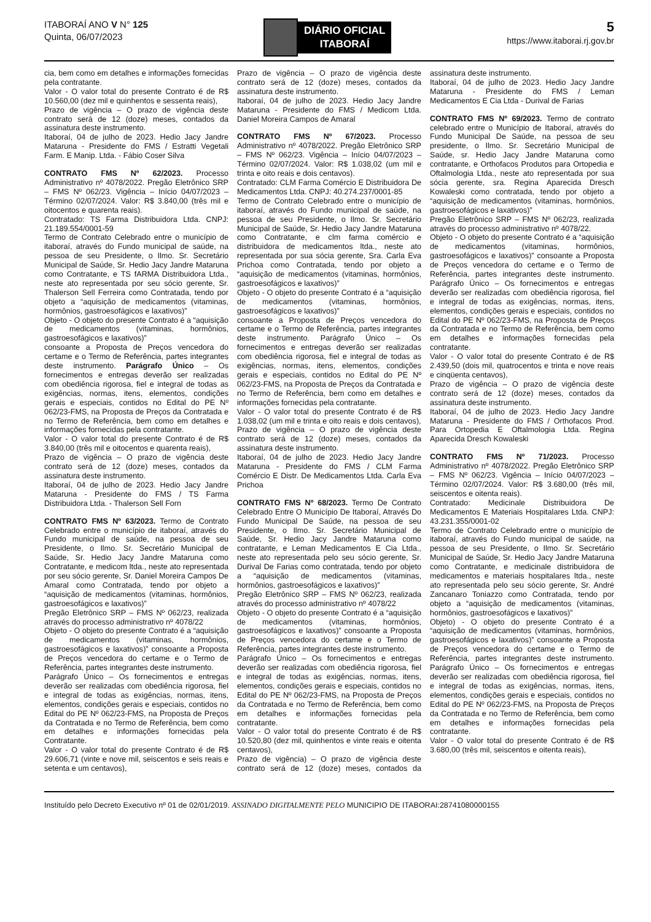ITABORAÍ ANO V N° 125
Quinta, 06/07/2023
DIÁRIO OFICIAL
ITABORAÍ
5
https://www.itaborai.rj.gov.br
cia, bem como em detalhes e informações fornecidas pela contratante.
Valor - O valor total do presente Contrato é de R$ 10.560,00 (dez mil e quinhentos e sessenta reais),
Prazo de vigência – O prazo de vigência deste contrato será de 12 (doze) meses, contados da assinatura deste instrumento.
Itaboraí, 04 de julho de 2023. Hedio Jacy Jandre Mataruna - Presidente do FMS / Estratti Vegetali Farm. E Manip. Ltda. - Fábio Coser Silva
CONTRATO FMS Nº 62/2023. Processo Administrativo nº 4078/2022. Pregão Eletrônico SRP – FMS Nº 062/23. Vigência – Início 04/07/2023 – Término 02/07/2024. Valor: R$ 3.840,00 (três mil e oitocentos e quarenta reais).
Contratado: TS Farma Distribuidora Ltda. CNPJ: 21.189.554/0001-59
Termo de Contrato Celebrado entre o município de itaboraí, através do Fundo municipal de saúde, na pessoa de seu Presidente, o Ilmo. Sr. Secretário Municipal de Saúde, Sr. Hedio Jacy Jandre Mataruna como Contratante, e TS fARMA Distribuidora Ltda., neste ato representada por seu sócio gerente, Sr. Thalerson Sell Ferreira como Contratada, tendo por objeto a “aquisição de medicamentos (vitaminas, hormônios, gastroesofágicos e laxativos)”
Objeto - O objeto do presente Contrato é a “aquisição de medicamentos (vitaminas, hormônios, gastroesofágicos e laxativos)”
consoante a Proposta de Preços vencedora do certame e o Termo de Referência, partes integrantes deste instrumento. Parágrafo Único – Os fornecimentos e entregas deverão ser realizadas com obediência rigorosa, fiel e integral de todas as exigências, normas, itens, elementos, condições gerais e especiais, contidos no Edital do PE Nº 062/23-FMS, na Proposta de Preços da Contratada e no Termo de Referência, bem como em detalhes e informações fornecidas pela contratante.
Valor - O valor total do presente Contrato é de R$ 3.840,00 (três mil e oitocentos e quarenta reais),
Prazo de vigência – O prazo de vigência deste contrato será de 12 (doze) meses, contados da assinatura deste instrumento.
Itaboraí, 04 de julho de 2023. Hedio Jacy Jandre Mataruna - Presidente do FMS / TS Farma Distribuidora Ltda. - Thalerson Sell Forn
CONTRATO FMS Nº 63/2023. Termo de Contrato Celebrado entre o município de itaboraí, através do Fundo municipal de saúde, na pessoa de seu Presidente, o Ilmo. Sr. Secretário Municipal de Saúde, Sr. Hedio Jacy Jandre Mataruna como Contratante, e medicom ltda., neste ato representada por seu sócio gerente, Sr. Daniel Moreira Campos De Amaral como Contratada, tendo por objeto a “aquisição de medicamentos (vitaminas, hormônios, gastroesofágicos e laxativos)”
Pregão Eletrônico SRP – FMS Nº 062/23, realizada através do processo administrativo nº 4078/22
Objeto - O objeto do presente Contrato é a “aquisição de medicamentos (vitaminas, hormônios, gastroesofágicos e laxativos)” consoante a Proposta de Preços vencedora do certame e o Termo de Referência, partes integrantes deste instrumento.
Parágrafo Único – Os fornecimentos e entregas deverão ser realizadas com obediência rigorosa, fiel e integral de todas as exigências, normas, itens, elementos, condições gerais e especiais, contidos no Edital do PE Nº 062/23-FMS, na Proposta de Preços da Contratada e no Termo de Referência, bem como em detalhes e informações fornecidas pela Contratante.
Valor - O valor total do presente Contrato é de R$ 29.606,71 (vinte e nove mil, seiscentos e seis reais e setenta e um centavos),
Prazo de vigência – O prazo de vigência deste contrato será de 12 (doze) meses, contados da assinatura deste instrumento.
Itaboraí, 04 de julho de 2023. Hedio Jacy Jandre Mataruna - Presidente do FMS / Medicom Ltda. Daniel Moreira Campos de Amaral
CONTRATO FMS Nº 67/2023. Processo Administrativo nº 4078/2022. Pregão Eletrônico SRP – FMS Nº 062/23. Vigência – Início 04/07/2023 – Término 02/07/2024. Valor: R$ 1.038,02 (um mil e trinta e oito reais e dois centavos).
Contratado: CLM Farma Comércio E Distribuidora De Medicamentos Ltda. CNPJ: 40.274.237/0001-85
Termo de Contrato Celebrado entre o município de itaboraí, através do Fundo municipal de saúde, na pessoa de seu Presidente, o Ilmo. Sr. Secretário Municipal de Saúde, Sr. Hedio Jacy Jandre Mataruna como Contratante, e clm farma comércio e distribuidora de medicamentos ltda., neste ato representada por sua sócia gerente, Sra. Carla Eva Prichoa como Contratada, tendo por objeto a “aquisição de medicamentos (vitaminas, hormônios, gastroesofágicos e laxativos)”
Objeto - O objeto do presente Contrato é a “aquisição de medicamentos (vitaminas, hormônios, gastroesofágicos e laxativos)”
consoante a Proposta de Preços vencedora do certame e o Termo de Referência, partes integrantes deste instrumento. Parágrafo Único – Os fornecimentos e entregas deverão ser realizadas com obediência rigorosa, fiel e integral de todas as exigências, normas, itens, elementos, condições gerais e especiais, contidos no Edital do PE Nº 062/23-FMS, na Proposta de Preços da Contratada e no Termo de Referência, bem como em detalhes e informações fornecidas pela contratante.
Valor - O valor total do presente Contrato é de R$ 1.038,02 (um mil e trinta e oito reais e dois centavos),
Prazo de vigência – O prazo de vigência deste contrato será de 12 (doze) meses, contados da assinatura deste instrumento.
Itaboraí, 04 de julho de 2023. Hedio Jacy Jandre Mataruna - Presidente do FMS / CLM Farma Comércio E Distr. De Medicamentos Ltda. Carla Eva Prichoa
CONTRATO FMS Nº 68/2023. Termo De Contrato Celebrado Entre O Município De Itaboraí, Através Do Fundo Municipal De Saúde, na pessoa de seu Presidente, o Ilmo. Sr. Secretário Municipal de Saúde, Sr. Hedio Jacy Jandre Mataruna como contratante, e Leman Medicamentos E Cia Ltda., neste ato representada pelo seu sócio gerente, Sr. Durival De Farias como contratada, tendo por objeto a “aquisição de medicamentos (vitaminas, hormônios, gastroesofágicos e laxativos)”
Pregão Eletrônico SRP – FMS Nº 062/23, realizada através do processo administrativo nº 4078/22
Objeto - O objeto do presente Contrato é a “aquisição de medicamentos (vitaminas, hormônios, gastroesofágicos e laxativos)” consoante a Proposta de Preços vencedora do certame e o Termo de Referência, partes integrantes deste instrumento.
Parágrafo Único – Os fornecimentos e entregas deverão ser realizadas com obediência rigorosa, fiel e integral de todas as exigências, normas, itens, elementos, condições gerais e especiais, contidos no Edital do PE Nº 062/23-FMS, na Proposta de Preços da Contratada e no Termo de Referência, bem como em detalhes e informações fornecidas pela contratante.
Valor - O valor total do presente Contrato é de R$ 10.520,80 (dez mil, quinhentos e vinte reais e oitenta centavos),
Prazo de vigência) – O prazo de vigência deste contrato será de 12 (doze) meses, contados da assinatura deste instrumento.
Itaboraí, 04 de julho de 2023. Hedio Jacy Jandre Mataruna - Presidente do FMS / Leman Medicamentos E Cia Ltda - Durival de Farias
CONTRATO FMS Nº 69/2023. Termo de contrato celebrado entre o Município de Itaboraí, através do Fundo Municipal De Saúde, na pessoa de seu presidente, o Ilmo. Sr. Secretário Municipal de Saúde, sr. Hedio Jacy Jandre Mataruna como contratante, e Orthofacos Produtos para Ortopedia e Oftalmologia Ltda., neste ato representada por sua sócia gerente, sra. Regina Aparecida Dresch Kowaleski como contratada, tendo por objeto a “aquisição de medicamentos (vitaminas, hormônios, gastroesofágicos e laxativos)”
Pregão Eletrônico SRP – FMS Nº 062/23, realizada através do processo administrativo nº 4078/22.
Objeto - O objeto do presente Contrato é a “aquisição de medicamentos (vitaminas, hormônios, gastroesofágicos e laxativos)” consoante a Proposta de Preços vencedora do certame e o Termo de Referência, partes integrantes deste instrumento. Parágrafo Único – Os fornecimentos e entregas deverão ser realizadas com obediência rigorosa, fiel e integral de todas as exigências, normas, itens, elementos, condições gerais e especiais, contidos no Edital do PE Nº 062/23-FMS, na Proposta de Preços da Contratada e no Termo de Referência, bem como em detalhes e informações fornecidas pela contratante.
Valor - O valor total do presente Contrato é de R$ 2.439,50 (dois mil, quatrocentos e trinta e nove reais e cinqüenta centavos),
Prazo de vigência – O prazo de vigência deste contrato será de 12 (doze) meses, contados da assinatura deste instrumento.
Itaboraí, 04 de julho de 2023. Hedio Jacy Jandre Mataruna - Presidente do FMS / Orthofacos Prod. Para Ortopedia E Oftalmologia Ltda. Regina Aparecida Dresch Kowaleski
CONTRATO FMS Nº 71/2023. Processo Administrativo nº 4078/2022. Pregão Eletrônico SRP – FMS Nº 062/23. Vigência – Início 04/07/2023 – Término 02/07/2024. Valor: R$ 3.680,00 (três mil, seiscentos e oitenta reais).
Contratado: Medicinale Distribuidora De Medicamentos E Materiais Hospitalares Ltda. CNPJ: 43.231.355/0001-02
Termo de Contrato Celebrado entre o município de itaboraí, através do Fundo municipal de saúde, na pessoa de seu Presidente, o Ilmo. Sr. Secretário Municipal de Saúde, Sr. Hedio Jacy Jandre Mataruna como Contratante, e medicinale distribuidora de medicamentos e materiais hospitalares ltda., neste ato representada pelo seu sócio gerente, Sr. André Zancanaro Toniazzo como Contratada, tendo por objeto a “aquisição de medicamentos (vitaminas, hormônios, gastroesofágicos e laxativos)”
Objeto) - O objeto do presente Contrato é a “aquisição de medicamentos (vitaminas, hormônios, gastroesofágicos e laxativos)” consoante a Proposta de Preços vencedora do certame e o Termo de Referência, partes integrantes deste instrumento. Parágrafo Único – Os fornecimentos e entregas deverão ser realizadas com obediência rigorosa, fiel e integral de todas as exigências, normas, itens, elementos, condições gerais e especiais, contidos no Edital do PE Nº 062/23-FMS, na Proposta de Preços da Contratada e no Termo de Referência, bem como em detalhes e informações fornecidas pela contratante.
Valor - O valor total do presente Contrato é de R$ 3.680,00 (três mil, seiscentos e oitenta reais),
Instituído pelo Decreto Executivo nº 01 de 02/01/2019. ASSINADO DIGITALMENTE PELO MUNICIPIO DE ITABORAI:28741080000155